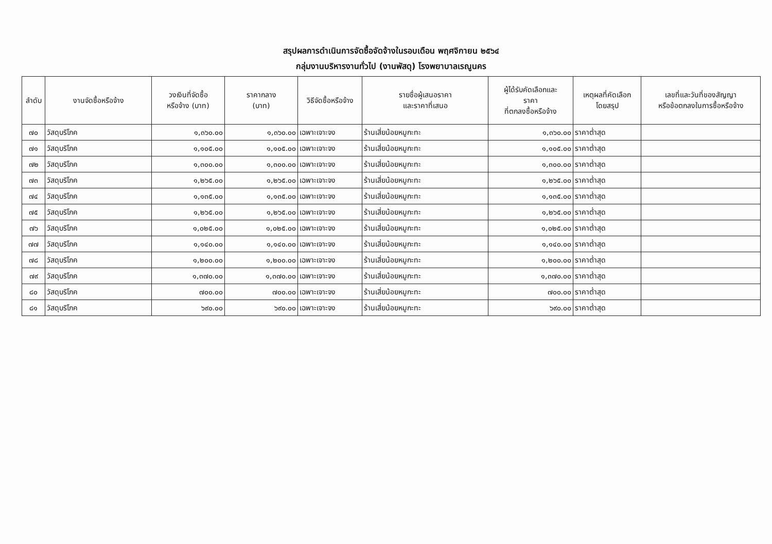สรุปผลการดำเนินการจัดซื้อจัดจ้างในรอบเดือน พฤศจิกายน ๒๕๖๔
กลุ่มงานบริหารงานทั่วไป (งานพัสดุ) โรงพยาบาลเรณูนคร
| ลำดับ | งานจัดซื้อหรือจ้าง | วงเงินที่จัดซื้อ หรือจ้าง (บาท) | ราคากลาง (บาท) | วิธีจัดซื้อหรือจ้าง | รายชื่อผู้เสนอราคา และราคาที่เสนอ | ผู้ได้รับคัดเลือกและ ราคา ที่ตกลงซื้อหรือจ้าง | เหตุผลที่คัดเลือก โดยสรุป | เลขที่และวันที่ของสัญญา หรือข้อตกลงในการซื้อหรือจ้าง |
| --- | --- | --- | --- | --- | --- | --- | --- | --- |
| ๗๐ | วัสดุบริโภค | ๑,๓๖๐.๐๐ | ๑,๓๖๐.๐๐ | เฉพาะเจาะจง | ร้านเสี่ยน้อยหมูกะทะ | ๑,๓๖๐.๐๐ | ราคาต่ำสุด | |
| ๗๑ | วัสดุบริโภค | ๑,๑๐๕.๐๐ | ๑,๑๐๕.๐๐ | เฉพาะเจาะจง | ร้านเสี่ยน้อยหมูกะทะ | ๑,๑๐๕.๐๐ | ราคาต่ำสุด | |
| ๗๒ | วัสดุบริโภค | ๑,๓๐๐.๐๐ | ๑,๓๐๐.๐๐ | เฉพาะเจาะจง | ร้านเสี่ยน้อยหมูกะทะ | ๑,๓๐๐.๐๐ | ราคาต่ำสุด | |
| ๗๓ | วัสดุบริโภค | ๑,๒๖๕.๐๐ | ๑,๒๖๕.๐๐ | เฉพาะเจาะจง | ร้านเสี่ยน้อยหมูกะทะ | ๑,๒๖๕.๐๐ | ราคาต่ำสุด | |
| ๗๔ | วัสดุบริโภค | ๑,๑๓๕.๐๐ | ๑,๑๓๕.๐๐ | เฉพาะเจาะจง | ร้านเสี่ยน้อยหมูกะทะ | ๑,๑๓๕.๐๐ | ราคาต่ำสุด | |
| ๗๕ | วัสดุบริโภค | ๑,๒๖๕.๐๐ | ๑,๒๖๕.๐๐ | เฉพาะเจาะจง | ร้านเสี่ยน้อยหมูกะทะ | ๑,๒๖๕.๐๐ | ราคาต่ำสุด | |
| ๗๖ | วัสดุบริโภค | ๑,๐๒๕.๐๐ | ๑,๐๒๕.๐๐ | เฉพาะเจาะจง | ร้านเสี่ยน้อยหมูกะทะ | ๑,๐๒๕.๐๐ | ราคาต่ำสุด | |
| ๗๗ | วัสดุบริโภค | ๑,๑๔๐.๐๐ | ๑,๑๔๐.๐๐ | เฉพาะเจาะจง | ร้านเสี่ยน้อยหมูกะทะ | ๑,๑๔๐.๐๐ | ราคาต่ำสุด | |
| ๗๘ | วัสดุบริโภค | ๑,๒๐๐.๐๐ | ๑,๒๐๐.๐๐ | เฉพาะเจาะจง | ร้านเสี่ยน้อยหมูกะทะ | ๑,๒๐๐.๐๐ | ราคาต่ำสุด | |
| ๗๙ | วัสดุบริโภค | ๑,๓๗๐.๐๐ | ๑,๓๗๐.๐๐ | เฉพาะเจาะจง | ร้านเสี่ยน้อยหมูกะทะ | ๑,๓๗๐.๐๐ | ราคาต่ำสุด | |
| ๘๐ | วัสดุบริโภค | ๗๐๐.๐๐ | ๗๐๐.๐๐ | เฉพาะเจาะจง | ร้านเสี่ยน้อยหมูกะทะ | ๗๐๐.๐๐ | ราคาต่ำสุด | |
| ๘๑ | วัสดุบริโภค | ๖๙๐.๐๐ | ๖๙๐.๐๐ | เฉพาะเจาะจง | ร้านเสี่ยน้อยหมูกะทะ | ๖๙๐.๐๐ | ราคาต่ำสุด | |